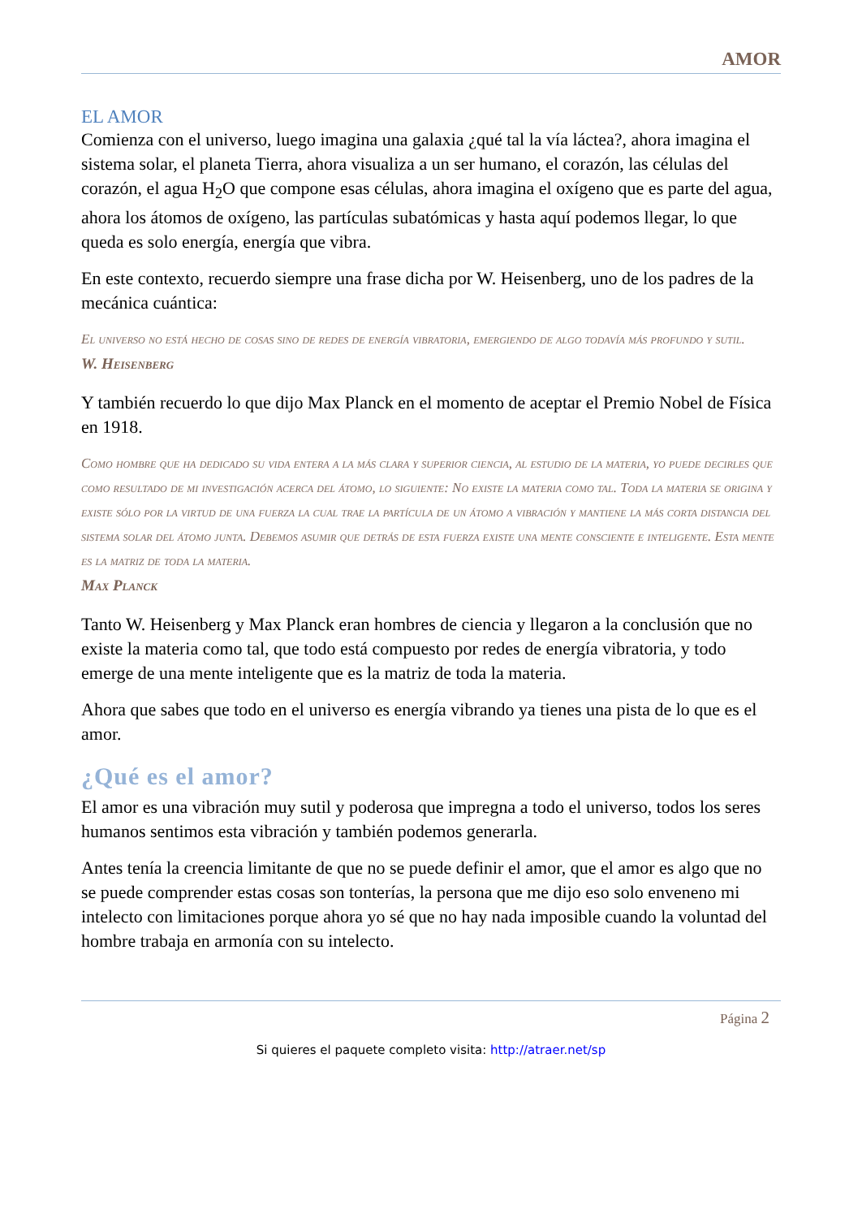AMOR
EL AMOR
Comienza con el universo, luego imagina una galaxia ¿qué tal la vía láctea?, ahora imagina el sistema solar, el planeta Tierra, ahora visualiza a un ser humano, el corazón, las células del corazón, el agua H<sub>2</sub>O que compone esas células, ahora imagina el oxígeno que es parte del agua, ahora los átomos de oxígeno, las partículas subatómicas y hasta aquí podemos llegar, lo que queda es solo energía, energía que vibra.
En este contexto, recuerdo siempre una frase dicha por W. Heisenberg, uno de los padres de la mecánica cuántica:
El universo no está hecho de cosas sino de redes de energía vibratoria, emergiendo de algo todavía más profundo y sutil.
W. Heisenberg
Y también recuerdo lo que dijo Max Planck en el momento de aceptar el Premio Nobel de Física en 1918.
Como hombre que ha dedicado su vida entera a la más clara y superior ciencia, al estudio de la materia, yo puede decirles que como resultado de mi investigación acerca del átomo, lo siguiente: No existe la materia como tal. Toda la materia se origina y existe sólo por la virtud de una fuerza la cual trae la partícula de un átomo a vibración y mantiene la más corta distancia del sistema solar del átomo junta. Debemos asumir que detrás de esta fuerza existe una mente consciente e inteligente. Esta mente es la matriz de toda la materia.
Max Planck
Tanto W. Heisenberg y Max Planck eran hombres de ciencia y llegaron a la conclusión que no existe la materia como tal, que todo está compuesto por redes de energía vibratoria, y todo emerge de una mente inteligente que es la matriz de toda la materia.
Ahora que sabes que todo en el universo es energía vibrando ya tienes una pista de lo que es el amor.
¿Qué es el amor?
El amor es una vibración muy sutil y poderosa que impregna a todo el universo, todos los seres humanos sentimos esta vibración y también podemos generarla.
Antes tenía la creencia limitante de que no se puede definir el amor, que el amor es algo que no se puede comprender estas cosas son tonterías, la persona que me dijo eso solo enveneno mi intelecto con limitaciones porque ahora yo sé que no hay nada imposible cuando la voluntad del hombre trabaja en armonía con su intelecto.
Página 2
Si quieres el paquete completo visita: http://atraer.net/sp